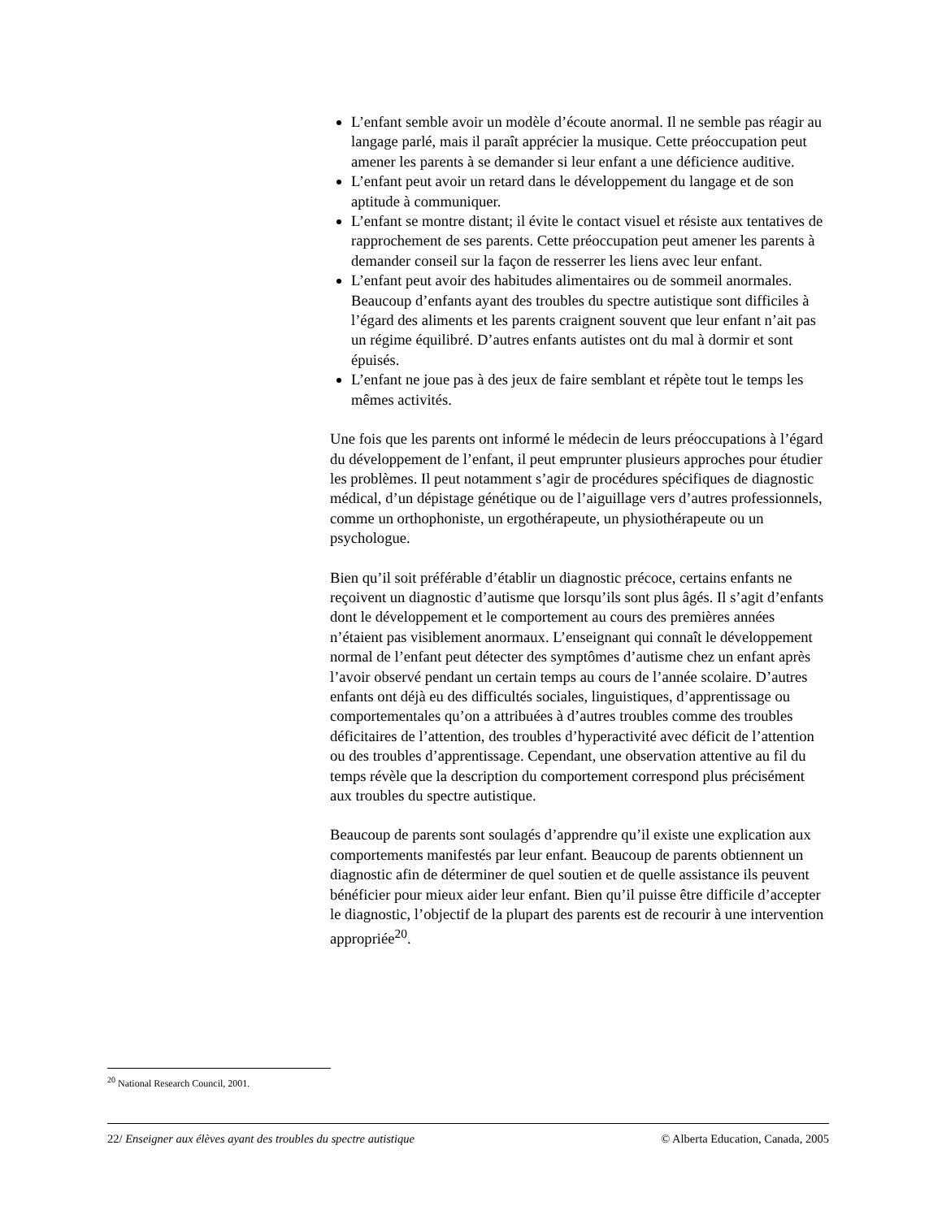L’enfant semble avoir un modèle d’écoute anormal. Il ne semble pas réagir au langage parlé, mais il paraît apprécier la musique. Cette préoccupation peut amener les parents à se demander si leur enfant a une déficience auditive.
L’enfant peut avoir un retard dans le développement du langage et de son aptitude à communiquer.
L’enfant se montre distant; il évite le contact visuel et résiste aux tentatives de rapprochement de ses parents. Cette préoccupation peut amener les parents à demander conseil sur la façon de resserrer les liens avec leur enfant.
L’enfant peut avoir des habitudes alimentaires ou de sommeil anormales. Beaucoup d’enfants ayant des troubles du spectre autistique sont difficiles à l’égard des aliments et les parents craignent souvent que leur enfant n’ait pas un régime équilibré. D’autres enfants autistes ont du mal à dormir et sont épuisés.
L’enfant ne joue pas à des jeux de faire semblant et répète tout le temps les mêmes activités.
Une fois que les parents ont informé le médecin de leurs préoccupations à l’égard du développement de l’enfant, il peut emprunter plusieurs approches pour étudier les problèmes. Il peut notamment s’agir de procédures spécifiques de diagnostic médical, d’un dépistage génétique ou de l’aiguillage vers d’autres professionnels, comme un orthophoniste, un ergothérapeute, un physiothérapeute ou un psychologue.
Bien qu’il soit préférable d’établir un diagnostic précoce, certains enfants ne reçoivent un diagnostic d’autisme que lorsqu’ils sont plus âgés. Il s’agit d’enfants dont le développement et le comportement au cours des premières années n’étaient pas visiblement anormaux. L’enseignant qui connaît le développement normal de l’enfant peut détecter des symptômes d’autisme chez un enfant après l’avoir observé pendant un certain temps au cours de l’année scolaire. D’autres enfants ont déjà eu des difficultés sociales, linguistiques, d’apprentissage ou comportementales qu’on a attribuées à d’autres troubles comme des troubles déficitaires de l’attention, des troubles d’hyperactivité avec déficit de l’attention ou des troubles d’apprentissage. Cependant, une observation attentive au fil du temps révèle que la description du comportement correspond plus précisément aux troubles du spectre autistique.
Beaucoup de parents sont soulagés d’apprendre qu’il existe une explication aux comportements manifestés par leur enfant. Beaucoup de parents obtiennent un diagnostic afin de déterminer de quel soutien et de quelle assistance ils peuvent bénéficier pour mieux aider leur enfant. Bien qu’il puisse être difficile d’accepter le diagnostic, l’objectif de la plupart des parents est de recourir à une intervention appropriée<sup>20</sup>.
<sup>20</sup> National Research Council, 2001.
22/ Enseigner aux élèves ayant des troubles du spectre autistique © Alberta Education, Canada, 2005